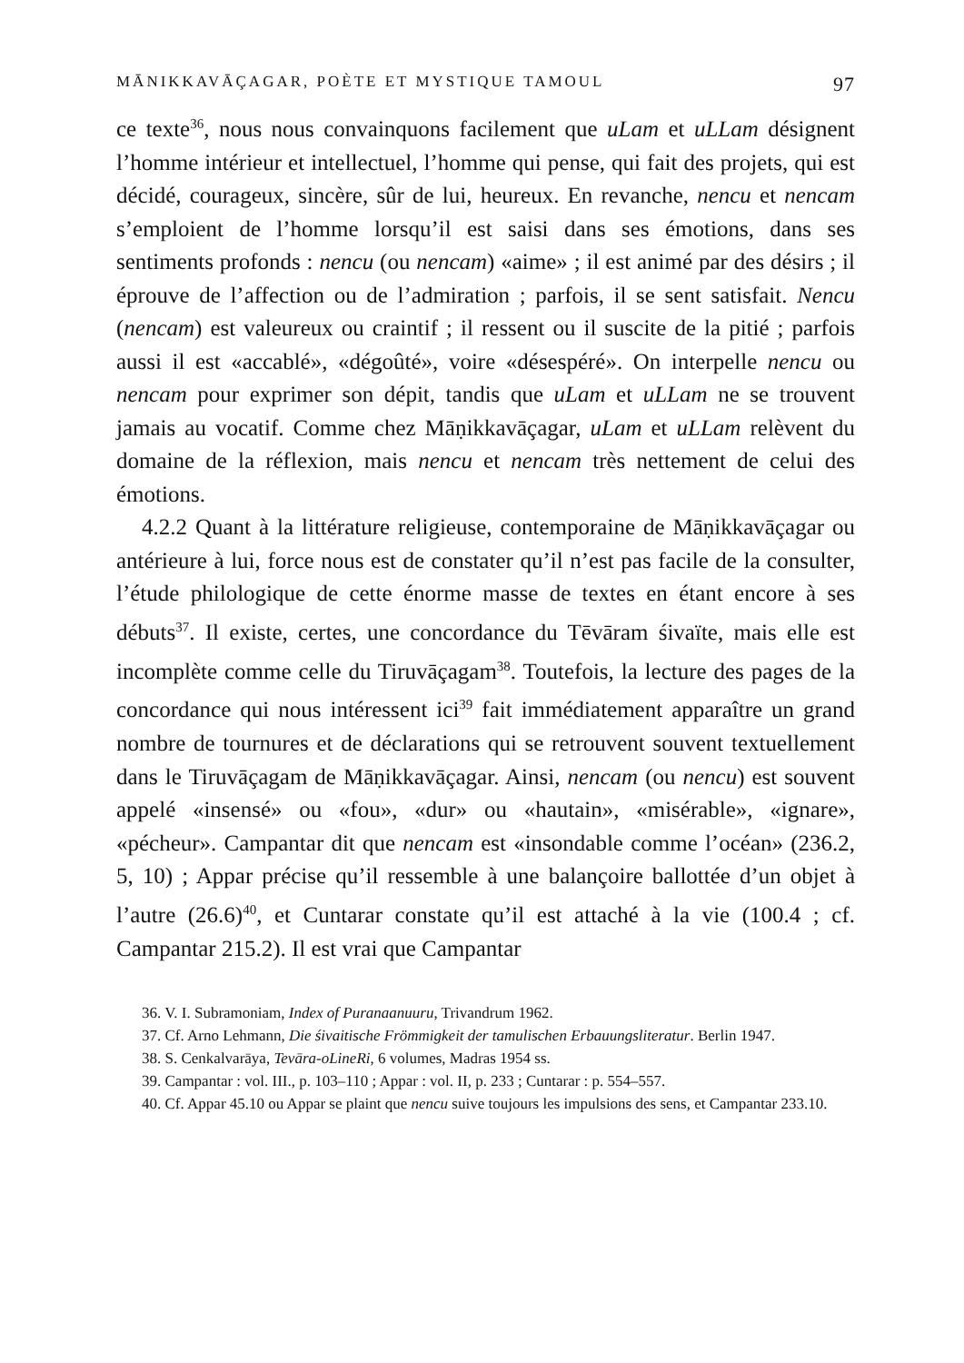MĀNIKKAVĀÇAGAR, POÈTE ET MYSTIQUE TAMOUL 97
ce texte<sup>36</sup>, nous nous convainquons facilement que uLam et uLLam désignent l’homme intérieur et intellectuel, l’homme qui pense, qui fait des projets, qui est décidé, courageux, sincère, sûr de lui, heureux. En revanche, nencu et nencam s’emploient de l’homme lorsqu’il est saisi dans ses émotions, dans ses sentiments profonds : nencu (ou nencam) «aime» ; il est animé par des désirs ; il éprouve de l’affection ou de l’admiration ; parfois, il se sent satisfait. Nencu (nencam) est valeureux ou craintif ; il ressent ou il suscite de la pitié ; parfois aussi il est «accablé», «dégoûté», voire «désespéré». On interpelle nencu ou nencam pour exprimer son dépit, tandis que uLam et uLLam ne se trouvent jamais au vocatif. Comme chez Māṇikkavāçagar, uLam et uLLam relèvent du domaine de la réflexion, mais nencu et nencam très nettement de celui des émotions.
4.2.2 Quant à la littérature religieuse, contemporaine de Māṇikkavāçagar ou antérieure à lui, force nous est de constater qu’il n’est pas facile de la consulter, l’étude philologique de cette énorme masse de textes en étant encore à ses débuts<sup>37</sup>. Il existe, certes, une concordance du Tēvāram śivaïte, mais elle est incomplète comme celle du Tiruvāçagam<sup>38</sup>. Toutefois, la lecture des pages de la concordance qui nous intéressent ici<sup>39</sup> fait immédiatement apparaître un grand nombre de tournures et de déclarations qui se retrouvent souvent textuellement dans le Tiruvāçagam de Māṇikkavāçagar. Ainsi, nencam (ou nencu) est souvent appelé «insensé» ou «fou», «dur» ou «hautain», «misérable», «ignare», «pécheur». Campantar dit que nencam est «insondable comme l’océan» (236.2, 5, 10) ; Appar précise qu’il ressemble à une balançoire ballottée d’un objet à l’autre (26.6)<sup>40</sup>, et Cuntarar constate qu’il est attaché à la vie (100.4 ; cf. Campantar 215.2). Il est vrai que Campantar
36. V. I. Subramoniam, Index of Puranaanuuru, Trivandrum 1962.
37. Cf. Arno Lehmann, Die śivaitische Frömmigkeit der tamulischen Erbauungsliteratur. Berlin 1947.
38. S. Cenkalvarāya, Tevāra-oLineRi, 6 volumes, Madras 1954 ss.
39. Campantar : vol. III., p. 103–110 ; Appar : vol. II, p. 233 ; Cuntarar : p. 554–557.
40. Cf. Appar 45.10 ou Appar se plaint que nencu suive toujours les impulsions des sens, et Campantar 233.10.